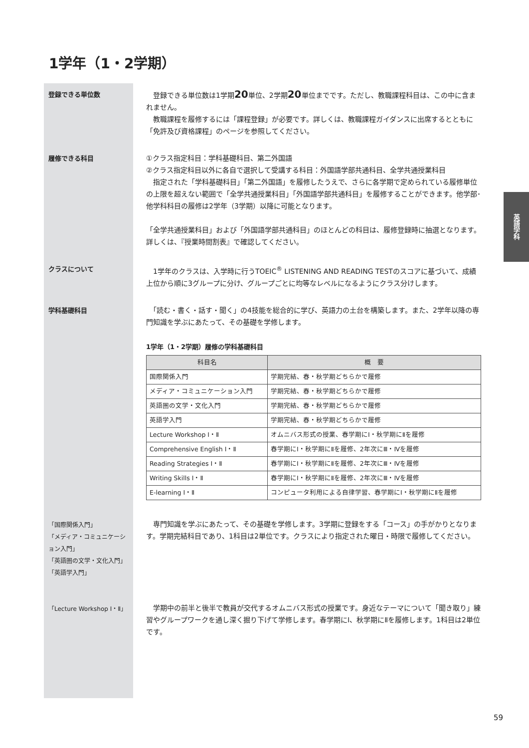英語学科
1学年（1・2学期）
登録できる単位数
　登録できる単位数は1学期20単位、2学期20単位までです。ただし、教職課程科目は、この中に含まれません。
　教職課程を履修するには「課程登録」が必要です。詳しくは、教職課程ガイダンスに出席するとともに「免許及び資格課程」のページを参照してください。
履修できる科目
①クラス指定科目：学科基礎科目、第二外国語
②クラス指定科目以外に各自で選択して受講する科目：外国語学部共通科目、全学共通授業科目
　指定された「学科基礎科目」「第二外国語」を履修したうえで、さらに各学期で定められている履修単位の上限を超えない範囲で「全学共通授業科目」「外国語学部共通科目」を履修することができます。他学部･他学科科目の履修は2学年（3学期）以降に可能となります。
「全学共通授業科目」および「外国語学部共通科目」のほとんどの科目は、履修登録時に抽選となります。詳しくは、『授業時間割表』で確認してください。
クラスについて
　1学年のクラスは、入学時に行うTOEIC<sup>®</sup> LISTENING AND READING TESTのスコアに基づいて、成績上位から順に3グループに分け、グループごとに均等なレベルになるようにクラス分けします。
学科基礎科目
　「読む・書く・話す・聞く」の4技能を総合的に学び、英語力の土台を構築します。また、2学年以降の専門知識を学ぶにあたって、その基礎を学修します。
1学年（1・2学期）履修の学科基礎科目
| 科目名 | 概 要 |
| --- | --- |
| 国際関係入門 | 学期完結、春・秋学期どちらかで履修 |
| メディア・コミュニケーション入門 | 学期完結、春・秋学期どちらかで履修 |
| 英語圏の文学・文化入門 | 学期完結、春・秋学期どちらかで履修 |
| 英語学入門 | 学期完結、春・秋学期どちらかで履修 |
| Lecture Workshop Ⅰ・Ⅱ | オムニバス形式の授業、春学期にⅠ・秋学期にⅡを履修 |
| Comprehensive English Ⅰ・Ⅱ | 春学期にⅠ・秋学期にⅡを履修、2年次にⅢ・Ⅳを履修 |
| Reading Strategies Ⅰ・Ⅱ | 春学期にⅠ・秋学期にⅡを履修、2年次にⅢ・Ⅳを履修 |
| Writing Skills Ⅰ・Ⅱ | 春学期にⅠ・秋学期にⅡを履修、2年次にⅢ・Ⅳを履修 |
| E-learning Ⅰ・Ⅱ | コンピュータ利用による自律学習、春学期にⅠ・秋学期にⅡを履修 |
「国際関係入門」
「メディア・コミュニケーション入門」
「英語圏の文学・文化入門」
「英語学入門」
　専門知識を学ぶにあたって、その基礎を学修します。3学期に登録をする「コース」の手がかりとなります。学期完結科目であり、1科目は2単位です。クラスにより指定された曜日・時限で履修してください。
「Lecture Workshop Ⅰ・Ⅱ」
　学期中の前半と後半で教員が交代するオムニバス形式の授業です。身近なテーマについて「聞き取り」練習やグループワークを通し深く掘り下げて学修します。春学期にⅠ、秋学期にⅡを履修します。1科目は2単位です。
59